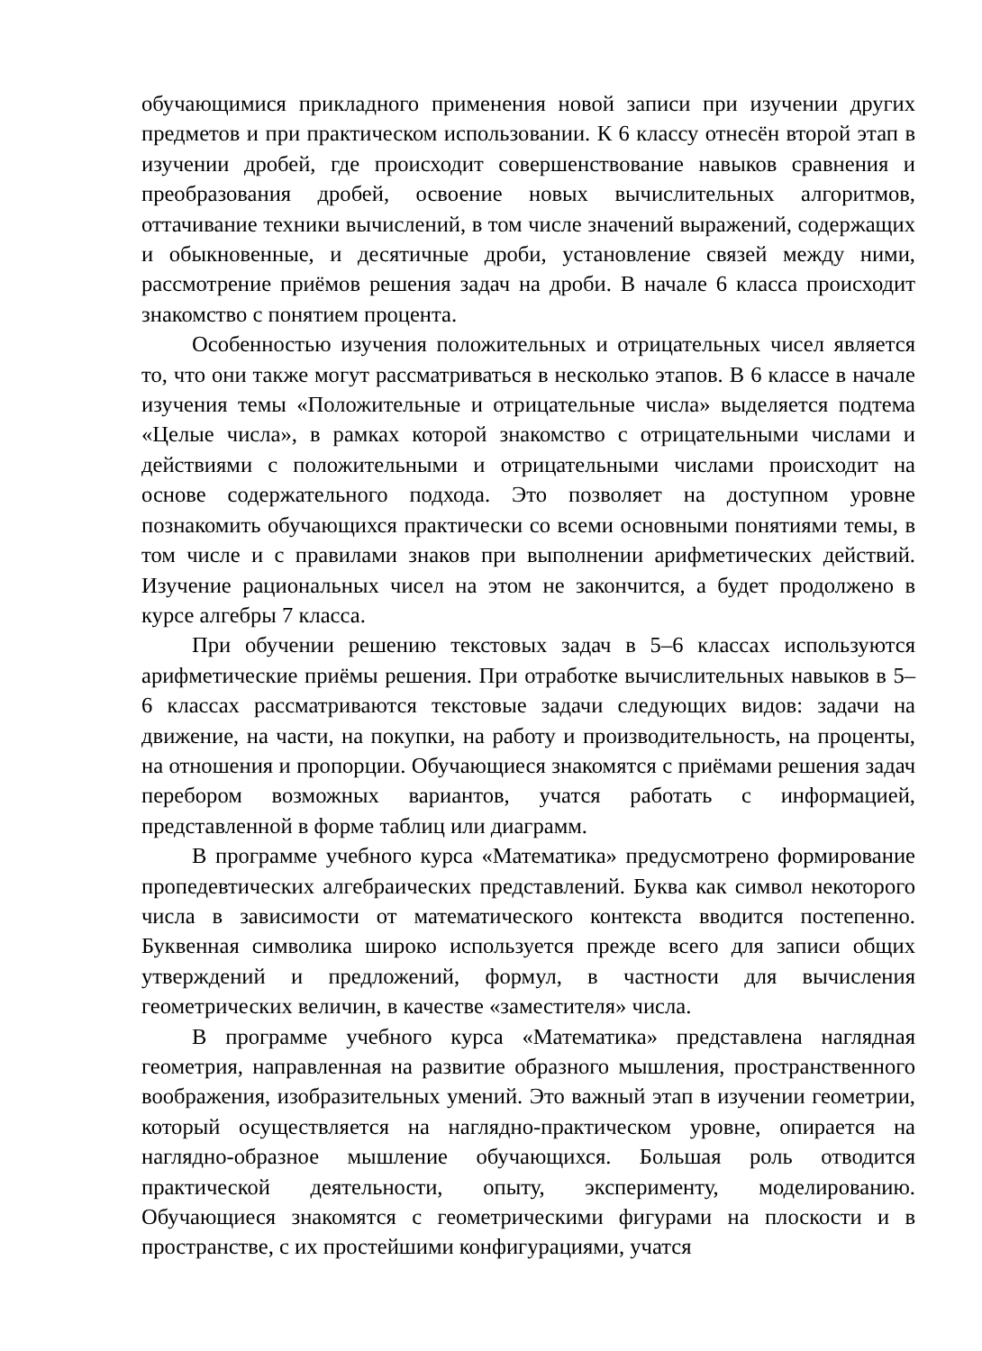обучающимися прикладного применения новой записи при изучении других предметов и при практическом использовании. К 6 классу отнесён второй этап в изучении дробей, где происходит совершенствование навыков сравнения и преобразования дробей, освоение новых вычислительных алгоритмов, оттачивание техники вычислений, в том числе значений выражений, содержащих и обыкновенные, и десятичные дроби, установление связей между ними, рассмотрение приёмов решения задач на дроби. В начале 6 класса происходит знакомство с понятием процента.
Особенностью изучения положительных и отрицательных чисел является то, что они также могут рассматриваться в несколько этапов. В 6 классе в начале изучения темы «Положительные и отрицательные числа» выделяется подтема «Целые числа», в рамках которой знакомство с отрицательными числами и действиями с положительными и отрицательными числами происходит на основе содержательного подхода. Это позволяет на доступном уровне познакомить обучающихся практически со всеми основными понятиями темы, в том числе и с правилами знаков при выполнении арифметических действий. Изучение рациональных чисел на этом не закончится, а будет продолжено в курсе алгебры 7 класса.
При обучении решению текстовых задач в 5–6 классах используются арифметические приёмы решения. При отработке вычислительных навыков в 5–6 классах рассматриваются текстовые задачи следующих видов: задачи на движение, на части, на покупки, на работу и производительность, на проценты, на отношения и пропорции. Обучающиеся знакомятся с приёмами решения задач перебором возможных вариантов, учатся работать с информацией, представленной в форме таблиц или диаграмм.
В программе учебного курса «Математика» предусмотрено формирование пропедевтических алгебраических представлений. Буква как символ некоторого числа в зависимости от математического контекста вводится постепенно. Буквенная символика широко используется прежде всего для записи общих утверждений и предложений, формул, в частности для вычисления геометрических величин, в качестве «заместителя» числа.
В программе учебного курса «Математика» представлена наглядная геометрия, направленная на развитие образного мышления, пространственного воображения, изобразительных умений. Это важный этап в изучении геометрии, который осуществляется на наглядно-практическом уровне, опирается на наглядно-образное мышление обучающихся. Большая роль отводится практической деятельности, опыту, эксперименту, моделированию. Обучающиеся знакомятся с геометрическими фигурами на плоскости и в пространстве, с их простейшими конфигурациями, учатся